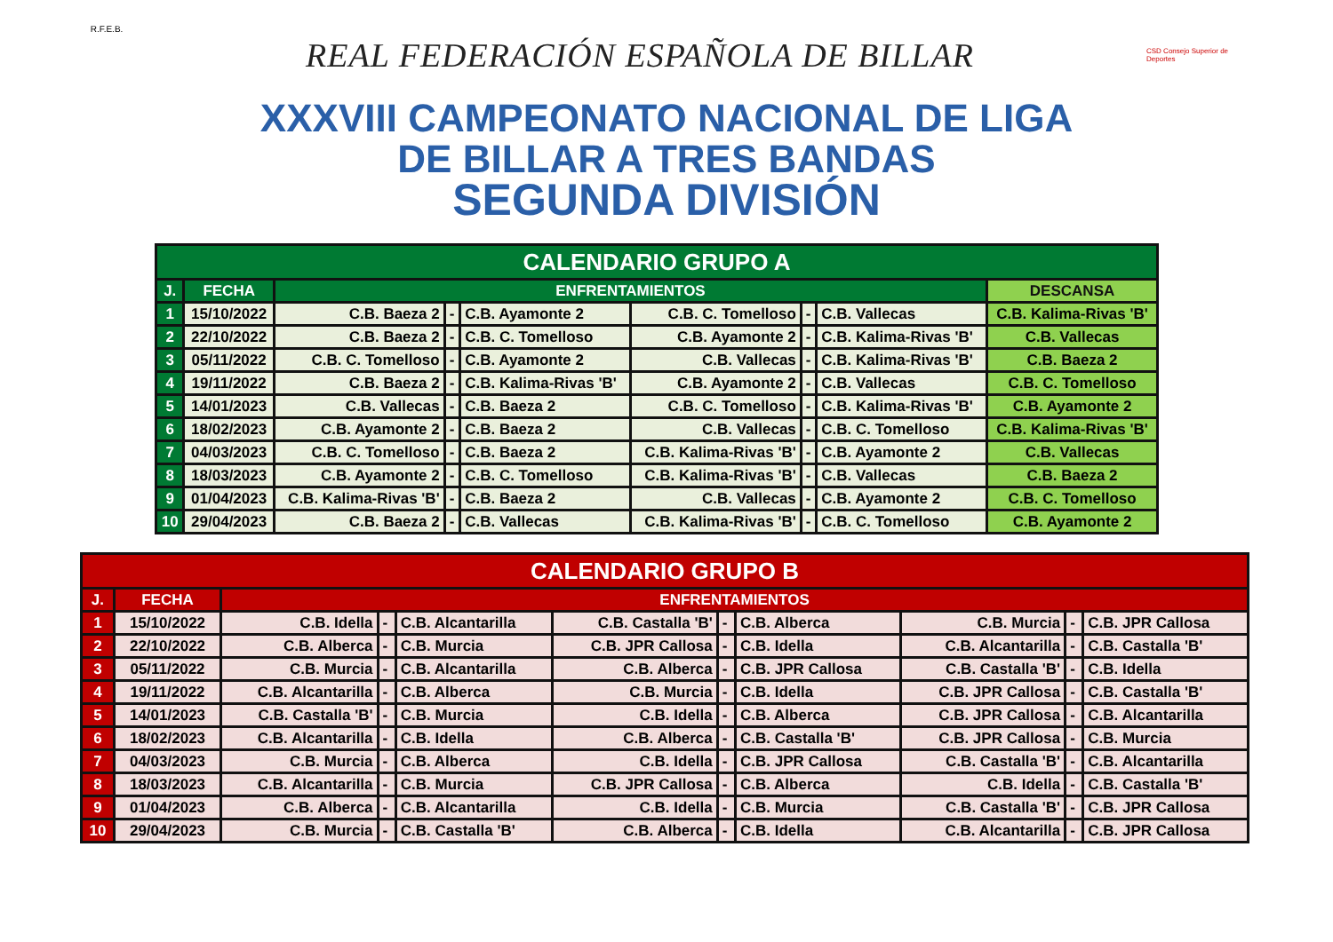R.F.E.B.
REAL FEDERACIÓN ESPAÑOLA DE BILLAR
CSD Consejo Superior de Deportes
XXXVIII CAMPEONATO NACIONAL DE LIGA
DE BILLAR A TRES BANDAS
SEGUNDA DIVISIÓN
| CALENDARIO GRUPO A | | | | | | | | |
| --- | --- | --- | --- | --- | --- | --- | --- | --- |
| J. | FECHA | ENFRENTAMIENTOS | | | | | | DESCANSA |
| 1 | 15/10/2022 | C.B. Baeza 2 | - | C.B. Ayamonte 2 | C.B. C. Tomelloso | - | C.B. Vallecas | C.B. Kalima-Rivas 'B' |
| 2 | 22/10/2022 | C.B. Baeza 2 | - | C.B. C. Tomelloso | C.B. Ayamonte 2 | - | C.B. Kalima-Rivas 'B' | C.B. Vallecas |
| 3 | 05/11/2022 | C.B. C. Tomelloso | - | C.B. Ayamonte 2 | C.B. Vallecas | - | C.B. Kalima-Rivas 'B' | C.B. Baeza 2 |
| 4 | 19/11/2022 | C.B. Baeza 2 | - | C.B. Kalima-Rivas 'B' | C.B. Ayamonte 2 | - | C.B. Vallecas | C.B. C. Tomelloso |
| 5 | 14/01/2023 | C.B. Vallecas | - | C.B. Baeza 2 | C.B. C. Tomelloso | - | C.B. Kalima-Rivas 'B' | C.B. Ayamonte 2 |
| 6 | 18/02/2023 | C.B. Ayamonte 2 | - | C.B. Baeza 2 | C.B. Vallecas | - | C.B. C. Tomelloso | C.B. Kalima-Rivas 'B' |
| 7 | 04/03/2023 | C.B. C. Tomelloso | - | C.B. Baeza 2 | C.B. Kalima-Rivas 'B' | - | C.B. Ayamonte 2 | C.B. Vallecas |
| 8 | 18/03/2023 | C.B. Ayamonte 2 | - | C.B. C. Tomelloso | C.B. Kalima-Rivas 'B' | - | C.B. Vallecas | C.B. Baeza 2 |
| 9 | 01/04/2023 | C.B. Kalima-Rivas 'B' | - | C.B. Baeza 2 | C.B. Vallecas | - | C.B. Ayamonte 2 | C.B. C. Tomelloso |
| 10 | 29/04/2023 | C.B. Baeza 2 | - | C.B. Vallecas | C.B. Kalima-Rivas 'B' | - | C.B. C. Tomelloso | C.B. Ayamonte 2 |
| CALENDARIO GRUPO B | | | | | | | | | | |
| --- | --- | --- | --- | --- | --- | --- | --- | --- | --- | --- |
| J. | FECHA | ENFRENTAMIENTOS | | | | | | | | |
| 1 | 15/10/2022 | C.B. Idella | - | C.B. Alcantarilla | C.B. Castalla 'B' | - | C.B. Alberca | C.B. Murcia | - | C.B. JPR Callosa |
| 2 | 22/10/2022 | C.B. Alberca | - | C.B. Murcia | C.B. JPR Callosa | - | C.B. Idella | C.B. Alcantarilla | - | C.B. Castalla 'B' |
| 3 | 05/11/2022 | C.B. Murcia | - | C.B. Alcantarilla | C.B. Alberca | - | C.B. JPR Callosa | C.B. Castalla 'B' | - | C.B. Idella |
| 4 | 19/11/2022 | C.B. Alcantarilla | - | C.B. Alberca | C.B. Murcia | - | C.B. Idella | C.B. JPR Callosa | - | C.B. Castalla 'B' |
| 5 | 14/01/2023 | C.B. Castalla 'B' | - | C.B. Murcia | C.B. Idella | - | C.B. Alberca | C.B. JPR Callosa | - | C.B. Alcantarilla |
| 6 | 18/02/2023 | C.B. Alcantarilla | - | C.B. Idella | C.B. Alberca | - | C.B. Castalla 'B' | C.B. JPR Callosa | - | C.B. Murcia |
| 7 | 04/03/2023 | C.B. Murcia | - | C.B. Alberca | C.B. Idella | - | C.B. JPR Callosa | C.B. Castalla 'B' | - | C.B. Alcantarilla |
| 8 | 18/03/2023 | C.B. Alcantarilla | - | C.B. Murcia | C.B. JPR Callosa | - | C.B. Alberca | C.B. Idella | - | C.B. Castalla 'B' |
| 9 | 01/04/2023 | C.B. Alberca | - | C.B. Alcantarilla | C.B. Idella | - | C.B. Murcia | C.B. Castalla 'B' | - | C.B. JPR Callosa |
| 10 | 29/04/2023 | C.B. Murcia | - | C.B. Castalla 'B' | C.B. Alberca | - | C.B. Idella | C.B. Alcantarilla | - | C.B. JPR Callosa |